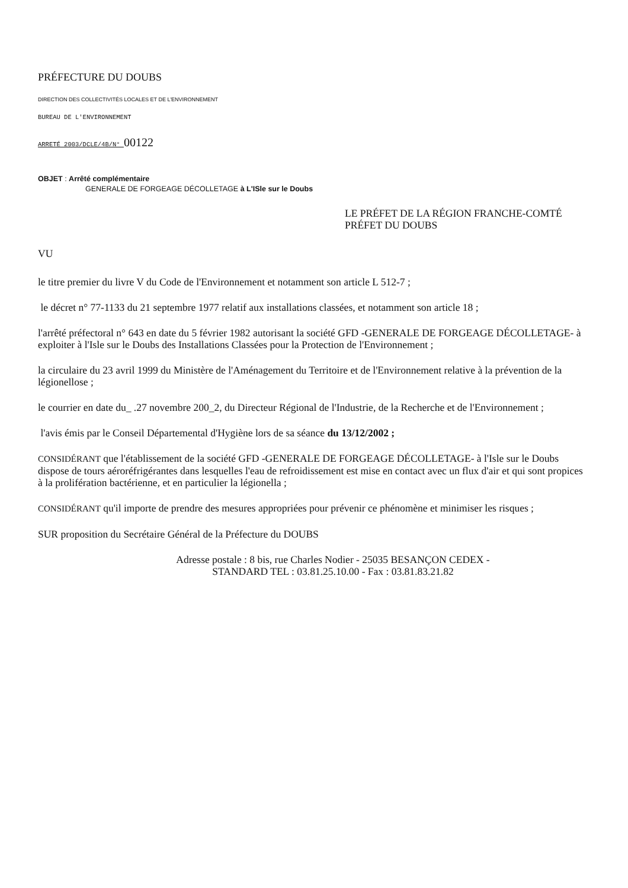PRÉFECTURE DU DOUBS
DIRECTION DES COLLECTIVITÉS LOCALES ET DE L'ENVIRONNEMENT
BUREAU DE L'ENVIRONNEMENT
ARRETÉ 2003/DCLE/4B/N° 00122
OBJET : Arrêté complémentaire
GENERALE DE FORGEAGE DÉCOLLETAGE à L'ISle sur le Doubs
LE PRÉFET DE LA RÉGION FRANCHE-COMTÉ
PRÉFET DU DOUBS
VU
le titre premier du livre V du Code de l'Environnement et notamment son article L 512-7 ;
le décret n° 77-1133 du 21 septembre 1977 relatif aux installations classées, et notamment son article 18 ;
l'arrêté préfectoral n° 643 en date du 5 février 1982 autorisant la société GFD -GENERALE DE FORGEAGE DÉCOLLETAGE- à exploiter à l'Isle sur le Doubs des Installations Classées pour la Protection de l'Environnement ;
la circulaire du 23 avril 1999 du Ministère de l'Aménagement du Territoire et de l'Environnement relative à la prévention de la légionellose ;
le courrier en date du_ .27 novembre 200_2, du Directeur Régional de l'Industrie, de la Recherche et de l'Environnement ;
l'avis émis par le Conseil Départemental d'Hygiène lors de sa séance du 13/12/2002 ;
CONSIDÉRANT que l'établissement de la société GFD -GENERALE DE FORGEAGE DÉCOLLETAGE- à l'Isle sur le Doubs dispose de tours aéroréfrigérantes dans lesquelles l'eau de refroidissement est mise en contact avec un flux d'air et qui sont propices à la prolifération bactérienne, et en particulier la légionella ;
CONSIDÉRANT qu'il importe de prendre des mesures appropriées pour prévenir ce phénomène et minimiser les risques ;
SUR proposition du Secrétaire Général de la Préfecture du DOUBS
Adresse postale : 8 bis, rue Charles Nodier - 25035 BESANÇON CEDEX -
STANDARD TEL : 03.81.25.10.00 - Fax : 03.81.83.21.82